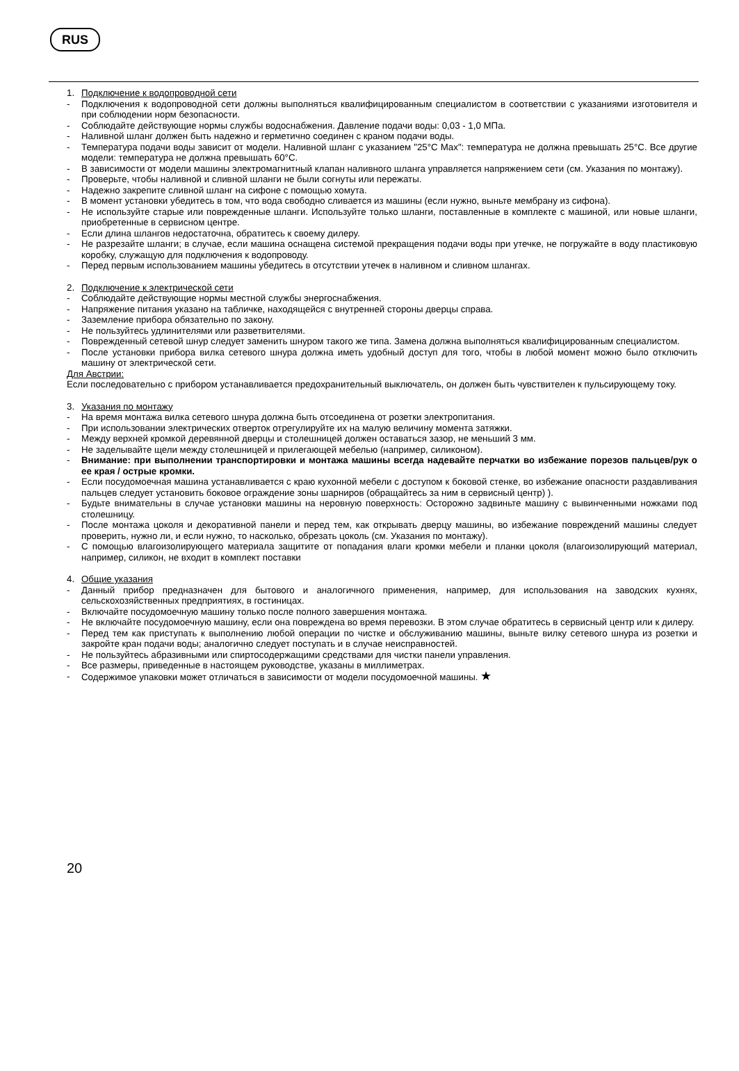RUS
1. Подключение к водопроводной сети
- Подключения к водопроводной сети должны выполняться квалифицированным специалистом в соответствии с указаниями изготовителя и при соблюдении норм безопасности.
- Соблюдайте действующие нормы службы водоснабжения. Давление подачи воды: 0,03 - 1,0 МПа.
- Наливной шланг должен быть надежно и герметично соединен с краном подачи воды.
- Температура подачи воды зависит от модели. Наливной шланг с указанием "25°C Max": температура не должна превышать 25°C. Все другие модели: температура не должна превышать 60°C.
- В зависимости от модели машины электромагнитный клапан наливного шланга управляется напряжением сети (см. Указания по монтажу).
- Проверьте, чтобы наливной и сливной шланги не были согнуты или пережаты.
- Надежно закрепите сливной шланг на сифоне с помощью хомута.
- В момент установки убедитесь в том, что вода свободно сливается из машины (если нужно, выньте мембрану из сифона).
- Не используйте старые или поврежденные шланги. Используйте только шланги, поставленные в комплекте с машиной, или новые шланги, приобретенные в сервисном центре.
- Если длина шлангов недостаточна, обратитесь к своему дилеру.
- Не разрезайте шланги; в случае, если машина оснащена системой прекращения подачи воды при утечке, не погружайте в воду пластиковую коробку, служащую для подключения к водопроводу.
- Перед первым использованием машины убедитесь в отсутствии утечек в наливном и сливном шлангах.
2. Подключение к электрической сети
- Соблюдайте действующие нормы местной службы энергоснабжения.
- Напряжение питания указано на табличке, находящейся с внутренней стороны дверцы справа.
- Заземление прибора обязательно по закону.
- Не пользуйтесь удлинителями или разветвителями.
- Поврежденный сетевой шнур следует заменить шнуром такого же типа. Замена должна выполняться квалифицированным специалистом.
- После установки прибора вилка сетевого шнура должна иметь удобный доступ для того, чтобы в любой момент можно было отключить машину от электрической сети.
Для Австрии:
Если последовательно с прибором устанавливается предохранительный выключатель, он должен быть чувствителен к пульсирующему току.
3. Указания по монтажу
- На время монтажа вилка сетевого шнура должна быть отсоединена от розетки электропитания.
- При использовании электрических отверток отрегулируйте их на малую величину момента затяжки.
- Между верхней кромкой деревянной дверцы и столешницей должен оставаться зазор, не меньший 3 мм.
- Не заделывайте щели между столешницей и прилегающей мебелью (например, силиконом).
- Внимание: при выполнении транспортировки и монтажа машины всегда надевайте перчатки во избежание порезов пальцев/рук о ее края / острые кромки.
- Если посудомоечная машина устанавливается с краю кухонной мебели с доступом к боковой стенке, во избежание опасности раздавливания пальцев следует установить боковое ограждение зоны шарниров (обращайтесь за ним в сервисный центр) ).
- Будьте внимательны в случае установки машины на неровную поверхность: Осторожно задвиньте машину с вывинченными ножками под столешницу.
- После монтажа цоколя и декоративной панели и перед тем, как открывать дверцу машины, во избежание повреждений машины следует проверить, нужно ли, и если нужно, то насколько, обрезать цоколь (см. Указания по монтажу).
- С помощью влагоизолирующего материала защитите от попадания влаги кромки мебели и планки цоколя (влагоизолирующий материал, например, силикон, не входит в комплект поставки
4. Общие указания
- Данный прибор предназначен для бытового и аналогичного применения, например, для использования на заводских кухнях, сельскохозяйственных предприятиях, в гостиницах.
- Включайте посудомоечную машину только после полного завершения монтажа.
- Не включайте посудомоечную машину, если она повреждена во время перевозки. В этом случае обратитесь в сервисный центр или к дилеру.
- Перед тем как приступать к выполнению любой операции по чистке и обслуживанию машины, выньте вилку сетевого шнура из розетки и закройте кран подачи воды; аналогично следует поступать и в случае неисправностей.
- Не пользуйтесь абразивными или спиртосодержащими средствами для чистки панели управления.
- Все размеры, приведенные в настоящем руководстве, указаны в миллиметрах.
- Содержимое упаковки может отличаться в зависимости от модели посудомоечной машины. ★
20